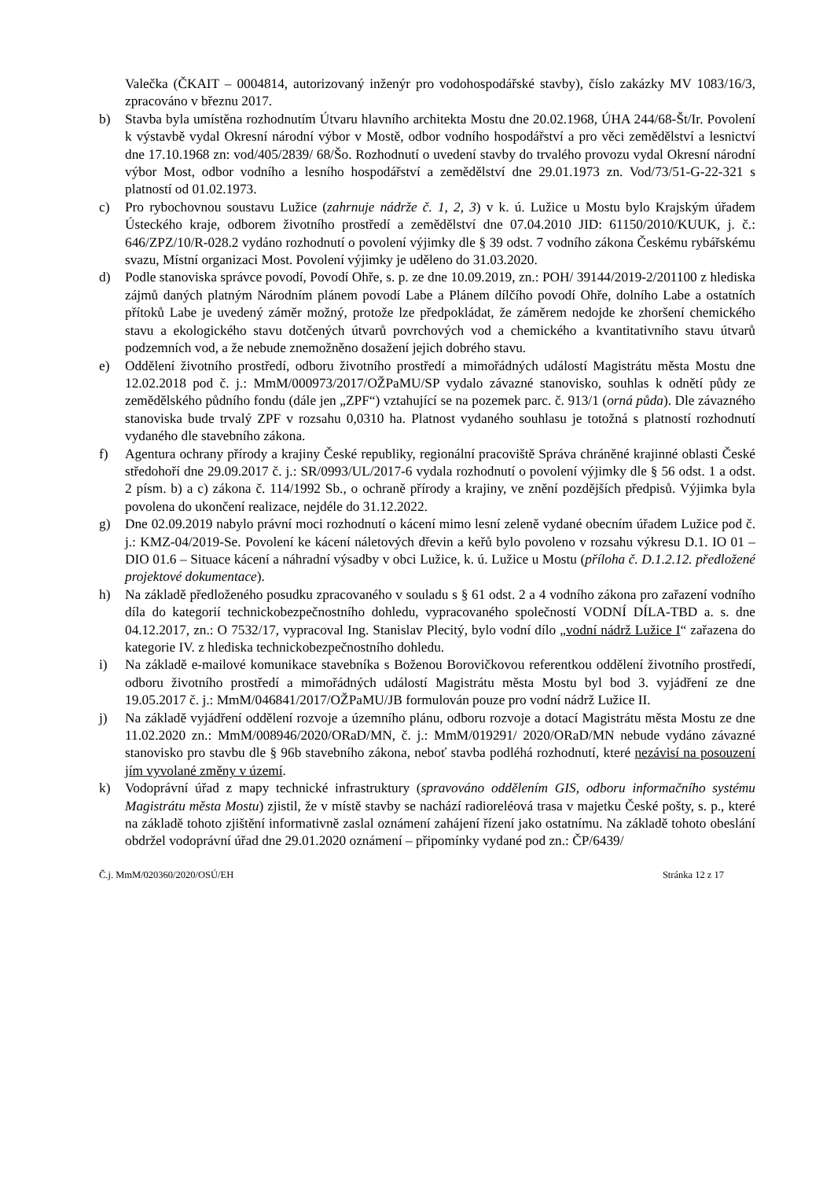Valečka (ČKAIT – 0004814, autorizovaný inženýr pro vodohospodářské stavby), číslo zakázky MV 1083/16/3, zpracováno v březnu 2017.
b) Stavba byla umístěna rozhodnutím Útvaru hlavního architekta Mostu dne 20.02.1968, ÚHA 244/68-Št/Ir. Povolení k výstavbě vydal Okresní národní výbor v Mostě, odbor vodního hospodářství a pro věci zemědělství a lesnictví dne 17.10.1968 zn: vod/405/2839/ 68/Šo. Rozhodnutí o uvedení stavby do trvalého provozu vydal Okresní národní výbor Most, odbor vodního a lesního hospodářství a zemědělství dne 29.01.1973 zn. Vod/73/51-G-22-321 s platností od 01.02.1973.
c) Pro rybochovnou soustavu Lužice (zahrnuje nádrže č. 1, 2, 3) v k. ú. Lužice u Mostu bylo Krajským úřadem Ústeckého kraje, odborem životního prostředí a zemědělství dne 07.04.2010 JID: 61150/2010/KUUK, j. č.: 646/ZPZ/10/R-028.2 vydáno rozhodnutí o povolení výjimky dle § 39 odst. 7 vodního zákona Českému rybářskému svazu, Místní organizaci Most. Povolení výjimky je uděleno do 31.03.2020.
d) Podle stanoviska správce povodí, Povodí Ohře, s. p. ze dne 10.09.2019, zn.: POH/ 39144/2019-2/201100 z hlediska zájmů daných platným Národním plánem povodí Labe a Plánem dílčího povodí Ohře, dolního Labe a ostatních přítoků Labe je uvedený záměr možný, protože lze předpokládat, že záměrem nedojde ke zhoršení chemického stavu a ekologického stavu dotčených útvarů povrchových vod a chemického a kvantitativního stavu útvarů podzemních vod, a že nebude znemožněno dosažení jejich dobrého stavu.
e) Oddělení životního prostředí, odboru životního prostředí a mimořádných událostí Magistrátu města Mostu dne 12.02.2018 pod č. j.: MmM/000973/2017/OŽPaMU/SP vydalo závazné stanovisko, souhlas k odnětí půdy ze zemědělského půdního fondu (dále jen „ZPF“) vztahující se na pozemek parc. č. 913/1 (orná půda). Dle závazného stanoviska bude trvalý ZPF v rozsahu 0,0310 ha. Platnost vydaného souhlasu je totožná s platností rozhodnutí vydaného dle stavebního zákona.
f) Agentura ochrany přírody a krajiny České republiky, regionální pracoviště Správa chráněné krajinné oblasti České středohoří dne 29.09.2017 č. j.: SR/0993/UL/2017-6 vydala rozhodnutí o povolení výjimky dle § 56 odst. 1 a odst. 2 písm. b) a c) zákona č. 114/1992 Sb., o ochraně přírody a krajiny, ve znění pozdějších předpisů. Výjimka byla povolena do ukončení realizace, nejdéle do 31.12.2022.
g) Dne 02.09.2019 nabylo právní moci rozhodnutí o kácení mimo lesní zeleně vydané obecním úřadem Lužice pod č. j.: KMZ-04/2019-Se. Povolení ke kácení náletových dřevin a keřů bylo povoleno v rozsahu výkresu D.1. IO 01 – DIO 01.6 – Situace kácení a náhradní výsadby v obci Lužice, k. ú. Lužice u Mostu (příloha č. D.1.2.12. předložené projektové dokumentace).
h) Na základě předloženého posudku zpracovaného v souladu s § 61 odst. 2 a 4 vodního zákona pro zařazení vodního díla do kategorií technickobezpečnostního dohledu, vypracovaného společností VODNÍ DÍLA-TBD a. s. dne 04.12.2017, zn.: O 7532/17, vypracoval Ing. Stanislav Plecitý, bylo vodní dílo „vodní nádrž Lužice I“ zařazena do kategorie IV. z hlediska technickobezpečnostního dohledu.
i) Na základě e-mailové komunikace stavebníka s Boženou Borovičkovou referentkou oddělení životního prostředí, odboru životního prostředí a mimořádných událostí Magistrátu města Mostu byl bod 3. vyjádření ze dne 19.05.2017 č. j.: MmM/046841/2017/OŽPaMU/JB formulován pouze pro vodní nádrž Lužice II.
j) Na základě vyjádření oddělení rozvoje a územního plánu, odboru rozvoje a dotací Magistrátu města Mostu ze dne 11.02.2020 zn.: MmM/008946/2020/ORaD/MN, č. j.: MmM/019291/ 2020/ORaD/MN nebude vydáno závazné stanovisko pro stavbu dle § 96b stavebního zákona, neboť stavba podléhá rozhodnutí, které nezávisí na posouzení jím vyvolané změny v území.
k) Vodoprávní úřad z mapy technické infrastruktury (spravováno oddělením GIS, odboru informačního systému Magistrátu města Mostu) zjistil, že v místě stavby se nachází radioreléová trasa v majetku České pošty, s. p., které na základě tohoto zjištění informativně zaslal oznámení zahájení řízení jako ostatnímu. Na základě tohoto obeslání obdržel vodoprávní úřad dne 29.01.2020 oznámení – připomínky vydané pod zn.: ČP/6439/
Č.j. MmM/020360/2020/OSÚ/EH Stránka 12 z 17